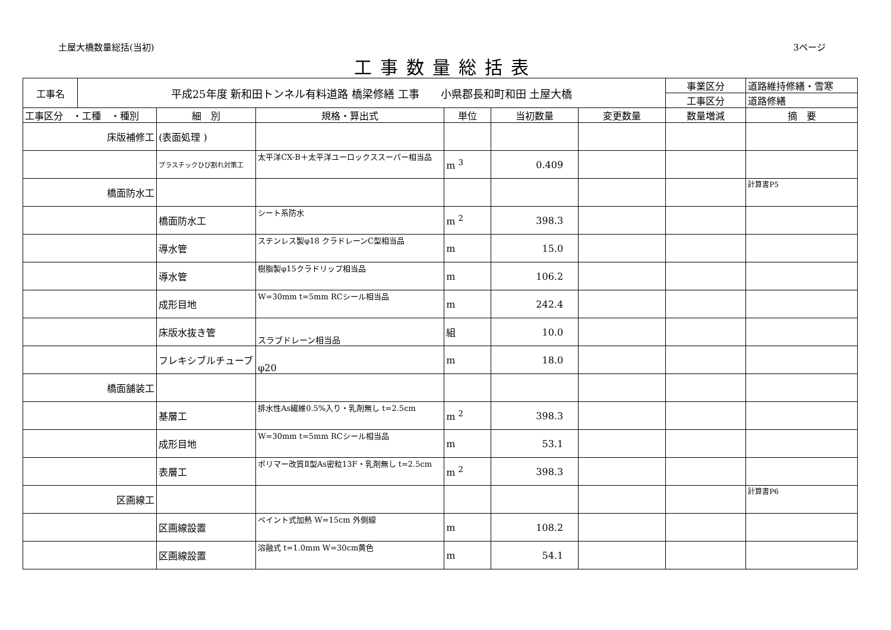土屋大橋数量総括(当初) 3ページ
工事数量総括表
| 工事名 | 平成25年度 新和田トンネル有料道路 橋梁修繕 工事 小県郡長和町和田 土屋大橋 | | | | | | 事業区分 | 道路維持修繕・雪寒 |
| | | | | | | | 工事区分 | 道路修繕 |
| 工事区分 ・工種 ・種別 | | 細 別 | 規格・算出式 | 単位 | 当初数量 | 変更数量 | 数量増減 | 摘 要 |
| 床版補修工 | | (表面処理 ) | | | | | | |
| | | プラスチックひび割れ対策工 | 太平洋CX-B＋太平洋ユーロックススーパー相当品 | m <sup>3</sup> | 0.409 | | | |
| 橋面防水工 | | | | | | | | 計算書P5 |
| | | 橋面防水工 | シート系防水 | m <sup>2</sup> | 398.3 | | | |
| | | 導水管 | ステンレス製φ18 クラドレーンC型相当品 | m | 15.0 | | | |
| | | 導水管 | 樹脂製φ15クラドリップ相当品 | m | 106.2 | | | |
| | | 成形目地 | W=30mm t=5mm RCシール相当品 | m | 242.4 | | | |
| | | 床版水抜き管 | スラブドレーン相当品 | 組 | 10.0 | | | |
| | | フレキシブルチューブ | φ20 | m | 18.0 | | | |
| 橋面舗装工 | | | | | | | | |
| | | 基層工 | 排水性As繊維0.5%入り・乳剤無し t=2.5cm | m <sup>2</sup> | 398.3 | | | |
| | | 成形目地 | W=30mm t=5mm RCシール相当品 | m | 53.1 | | | |
| | | 表層工 | ポリマー改質Ⅱ型As密粒13F・乳剤無し t=2.5cm | m <sup>2</sup> | 398.3 | | | |
| 区画線工 | | | | | | | | 計算書P6 |
| | | 区画線設置 | ペイント式加熱 W=15cm 外側線 | m | 108.2 | | | |
| | | 区画線設置 | 溶融式 t=1.0mm W=30cm黄色 | m | 54.1 | | | |